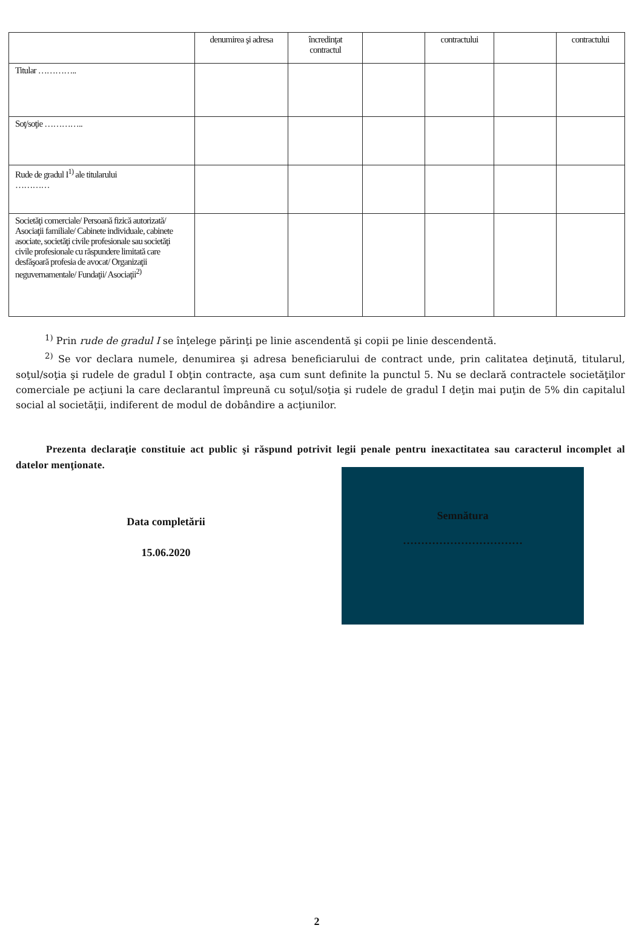| | denumirea şi adresa | încredinţat contractul | | contractului | | contractului |
| Titular ………….. | | | | | | |
| Soţ/soţie ………….. | | | | | | |
| Rude de gradul I<sup>1)</sup> ale titularului ………… | | | | | | |
| Societăţi comerciale/ Persoană fizică autorizată/ Asociaţii familiale/ Cabinete individuale, cabinete asociate, societăţi civile profesionale sau societăţi civile profesionale cu răspundere limitată care desfăşoară profesia de avocat/ Organizaţii neguvernamentale/ Fundaţii/ Asociaţii<sup>2)</sup> | | | | | | |
<sup>1)</sup> Prin rude de gradul I se înţelege părinţi pe linie ascendentă şi copii pe linie descendentă.
<sup>2)</sup> Se vor declara numele, denumirea şi adresa beneficiarului de contract unde, prin calitatea deţinută, titularul, soţul/soţia şi rudele de gradul I obţin contracte, aşa cum sunt definite la punctul 5. Nu se declară contractele societăţilor comerciale pe acţiuni la care declarantul împreună cu soţul/soţia şi rudele de gradul I deţin mai puţin de 5% din capitalul social al societăţii, indiferent de modul de dobândire a acţiunilor.
Prezenta declaraţie constituie act public şi răspund potrivit legii penale pentru inexactitatea sau caracterul incomplet al datelor menţionate.
Data completării
15.06.2020
Semnătura
……………………………
2